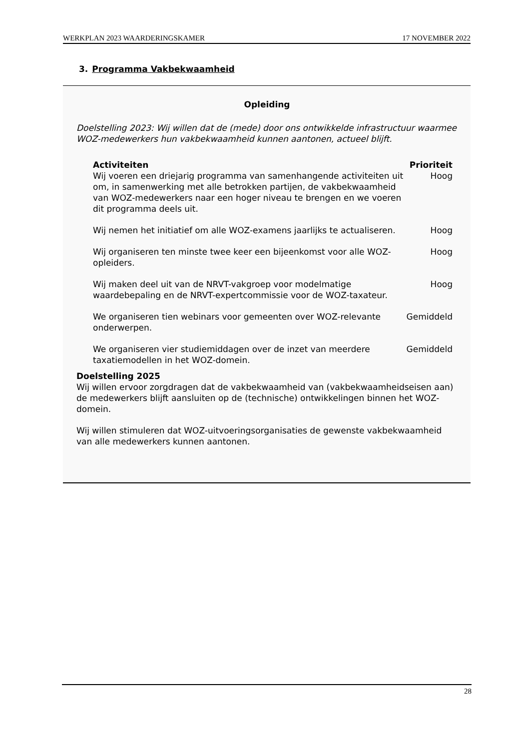WERKPLAN 2023 WAARDERINGSKAMER 17 NOVEMBER 2022
3. Programma Vakbekwaamheid
Opleiding
Doelstelling 2023: Wij willen dat de (mede) door ons ontwikkelde infrastructuur waarmee WOZ-medewerkers hun vakbekwaamheid kunnen aantonen, actueel blijft.
| Activiteiten | Prioriteit |
| --- | --- |
| Wij voeren een driejarig programma van samenhangende activiteiten uit om, in samenwerking met alle betrokken partijen, de vakbekwaamheid van WOZ-medewerkers naar een hoger niveau te brengen en we voeren dit programma deels uit. | Hoog |
| Wij nemen het initiatief om alle WOZ-examens jaarlijks te actualiseren. | Hoog |
| Wij organiseren ten minste twee keer een bijeenkomst voor alle WOZ-opleiders. | Hoog |
| Wij maken deel uit van de NRVT-vakgroep voor modelmatige waardebepaling en de NRVT-expertcommissie voor de WOZ-taxateur. | Hoog |
| We organiseren tien webinars voor gemeenten over WOZ-relevante onderwerpen. | Gemiddeld |
| We organiseren vier studiemiddagen over de inzet van meerdere taxatiemodellen in het WOZ-domein. | Gemiddeld |
Doelstelling 2025
Wij willen ervoor zorgdragen dat de vakbekwaamheid van (vakbekwaamheidseisen aan) de medewerkers blijft aansluiten op de (technische) ontwikkelingen binnen het WOZ-domein.
Wij willen stimuleren dat WOZ-uitvoeringsorganisaties de gewenste vakbekwaamheid van alle medewerkers kunnen aantonen.
28